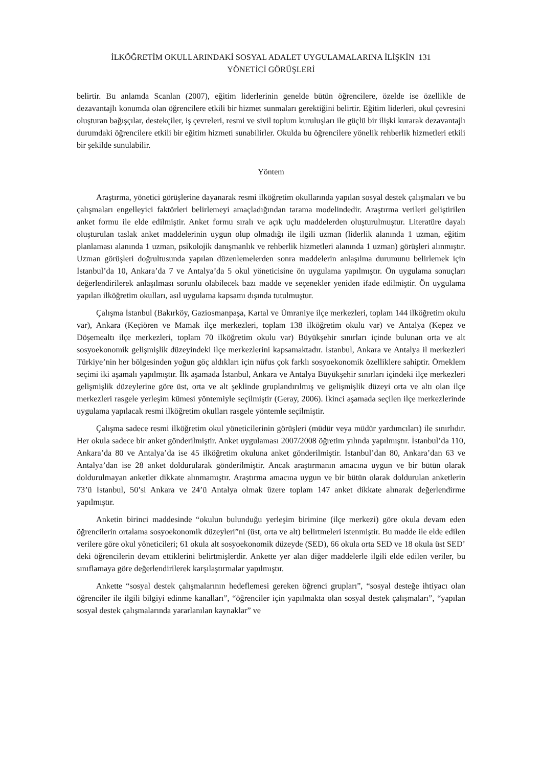İLKÖĞRETİM OKULLARINDAKİ SOSYAL ADALET UYGULAMALARINA İLİŞKİN 131
YÖNETİCİ GÖRÜŞLERİ
belirtir. Bu anlamda Scanlan (2007), eğitim liderlerinin genelde bütün öğrencilere, özelde ise özellikle de dezavantajlı konumda olan öğrencilere etkili bir hizmet sunmaları gerektiğini belirtir. Eğitim liderleri, okul çevresini oluşturan bağışçılar, destekçiler, iş çevreleri, resmi ve sivil toplum kuruluşları ile güçlü bir ilişki kurarak dezavantajlı durumdaki öğrencilere etkili bir eğitim hizmeti sunabilirler. Okulda bu öğrencilere yönelik rehberlik hizmetleri etkili bir şekilde sunulabilir.
Yöntem
Araştırma, yönetici görüşlerine dayanarak resmi ilköğretim okullarında yapılan sosyal destek çalışmaları ve bu çalışmaları engelleyici faktörleri belirlemeyi amaçladığından tarama modelindedir. Araştırma verileri geliştirilen anket formu ile elde edilmiştir. Anket formu sıralı ve açık uçlu maddelerden oluşturulmuştur. Literatüre dayalı oluşturulan taslak anket maddelerinin uygun olup olmadığı ile ilgili uzman (liderlik alanında 1 uzman, eğitim planlaması alanında 1 uzman, psikolojik danışmanlık ve rehberlik hizmetleri alanında 1 uzman) görüşleri alınmıştır. Uzman görüşleri doğrultusunda yapılan düzenlemelerden sonra maddelerin anlaşılma durumunu belirlemek için İstanbul’da 10, Ankara’da 7 ve Antalya’da 5 okul yöneticisine ön uygulama yapılmıştır. Ön uygulama sonuçları değerlendirilerek anlaşılması sorunlu olabilecek bazı madde ve seçenekler yeniden ifade edilmiştir. Ön uygulama yapılan ilköğretim okulları, asıl uygulama kapsamı dışında tutulmuştur.
Çalışma İstanbul (Bakırköy, Gaziosmanpaşa, Kartal ve Ümraniye ilçe merkezleri, toplam 144 ilköğretim okulu var), Ankara (Keçiören ve Mamak ilçe merkezleri, toplam 138 ilköğretim okulu var) ve Antalya (Kepez ve Döşemealtı ilçe merkezleri, toplam 70 ilköğretim okulu var) Büyükşehir sınırları içinde bulunan orta ve alt sosyoekonomik gelişmişlik düzeyindeki ilçe merkezlerini kapsamaktadır. İstanbul, Ankara ve Antalya il merkezleri Türkiye’nin her bölgesinden yoğun göç aldıkları için nüfus çok farklı sosyoekonomik özelliklere sahiptir. Örneklem seçimi iki aşamalı yapılmıştır. İlk aşamada İstanbul, Ankara ve Antalya Büyükşehir sınırları içindeki ilçe merkezleri gelişmişlik düzeylerine göre üst, orta ve alt şeklinde gruplandırılmış ve gelişmişlik düzeyi orta ve altı olan ilçe merkezleri rasgele yerleşim kümesi yöntemiyle seçilmiştir (Geray, 2006). İkinci aşamada seçilen ilçe merkezlerinde uygulama yapılacak resmi ilköğretim okulları rasgele yöntemle seçilmiştir.
Çalışma sadece resmi ilköğretim okul yöneticilerinin görüşleri (müdür veya müdür yardımcıları) ile sınırlıdır. Her okula sadece bir anket gönderilmiştir. Anket uygulaması 2007/2008 öğretim yılında yapılmıştır. İstanbul’da 110, Ankara’da 80 ve Antalya’da ise 45 ilköğretim okuluna anket gönderilmiştir. İstanbul’dan 80, Ankara’dan 63 ve Antalya’dan ise 28 anket doldurularak gönderilmiştir. Ancak araştırmanın amacına uygun ve bir bütün olarak doldurulmayan anketler dikkate alınmamıştır. Araştırma amacına uygun ve bir bütün olarak doldurulan anketlerin 73’ü İstanbul, 50’si Ankara ve 24’ü Antalya olmak üzere toplam 147 anket dikkate alınarak değerlendirme yapılmıştır.
Anketin birinci maddesinde “okulun bulunduğu yerleşim birimine (ilçe merkezi) göre okula devam eden öğrencilerin ortalama sosyoekonomik düzeyleri”ni (üst, orta ve alt) belirtmeleri istenmiştir. Bu madde ile elde edilen verilere göre okul yöneticileri; 61 okula alt sosyoekonomik düzeyde (SED), 66 okula orta SED ve 18 okula üst SED’ deki öğrencilerin devam ettiklerini belirtmişlerdir. Ankette yer alan diğer maddelerle ilgili elde edilen veriler, bu sınıflamaya göre değerlendirilerek karşılaştırmalar yapılmıştır.
Ankette “sosyal destek çalışmalarının hedeflemesi gereken öğrenci grupları”, “sosyal desteğe ihtiyacı olan öğrenciler ile ilgili bilgiyi edinme kanalları”, “öğrenciler için yapılmakta olan sosyal destek çalışmaları”, “yapılan sosyal destek çalışmalarında yararlanılan kaynaklar” ve